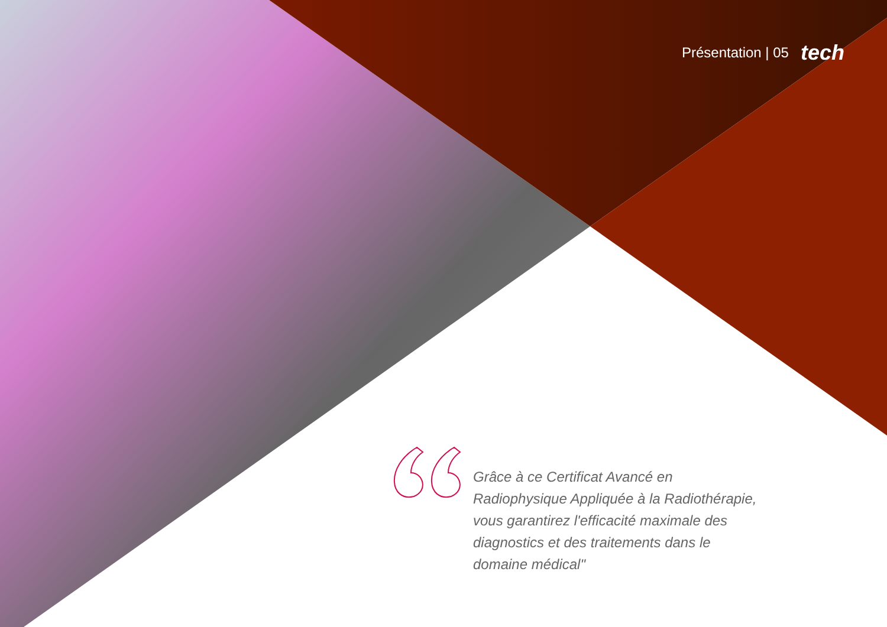Présentation | 05 tech
Grâce à ce Certificat Avancé en Radiophysique Appliquée à la Radiothérapie, vous garantirez l'efficacité maximale des diagnostics et des traitements dans le domaine médical"